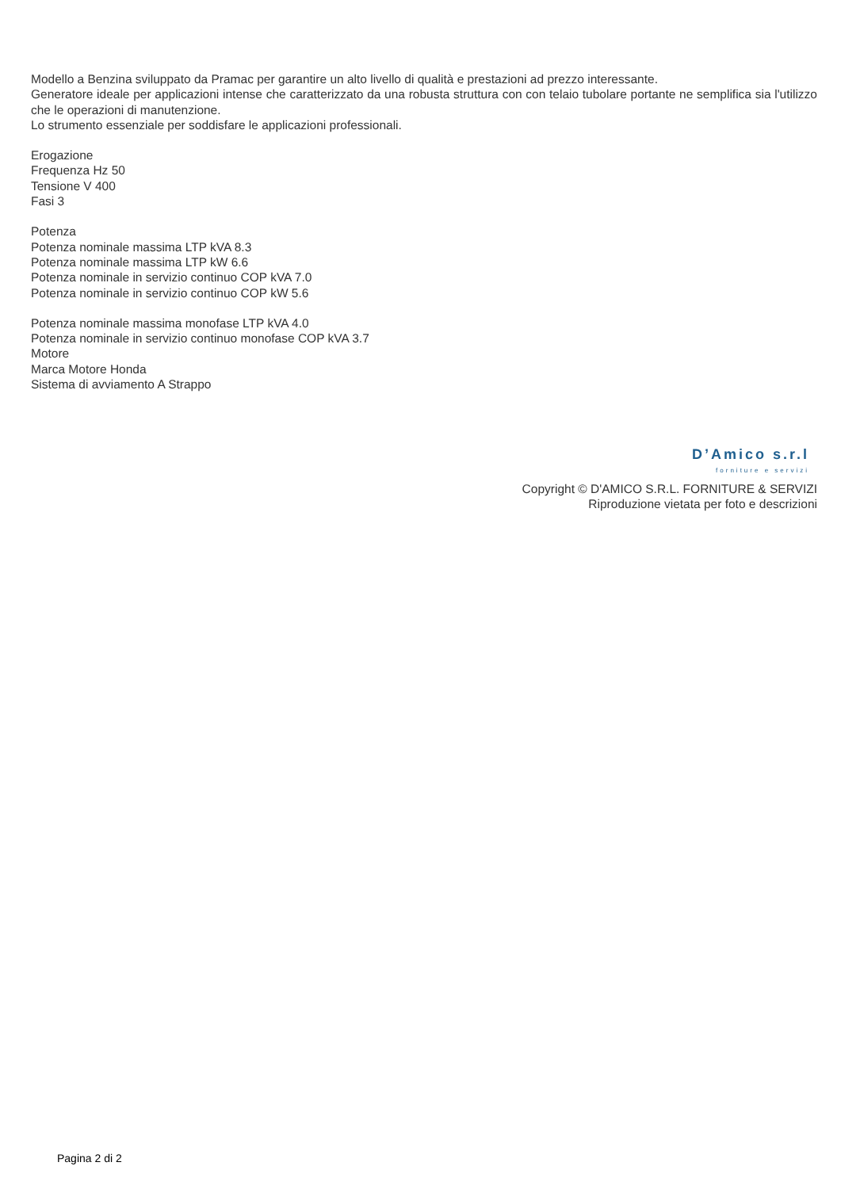Modello a Benzina sviluppato da Pramac per garantire un alto livello di qualità e prestazioni ad prezzo interessante.
Generatore ideale per applicazioni intense che caratterizzato da una robusta struttura con con telaio tubolare portante ne semplifica sia l'utilizzo che le operazioni di manutenzione.
Lo strumento essenziale per soddisfare le applicazioni professionali.
Erogazione
Frequenza Hz 50
Tensione V 400
Fasi 3
Potenza
Potenza nominale massima LTP kVA 8.3
Potenza nominale massima LTP kW 6.6
Potenza nominale in servizio continuo COP kVA 7.0
Potenza nominale in servizio continuo COP kW 5.6
Potenza nominale massima monofase LTP kVA 4.0
Potenza nominale in servizio continuo monofase COP kVA 3.7
Motore
Marca Motore Honda
Sistema di avviamento A Strappo
D’Amico s.r.l
forniture e servizi
Copyright © D'AMICO S.R.L. FORNITURE & SERVIZI
Riproduzione vietata per foto e descrizioni
Pagina 2 di 2